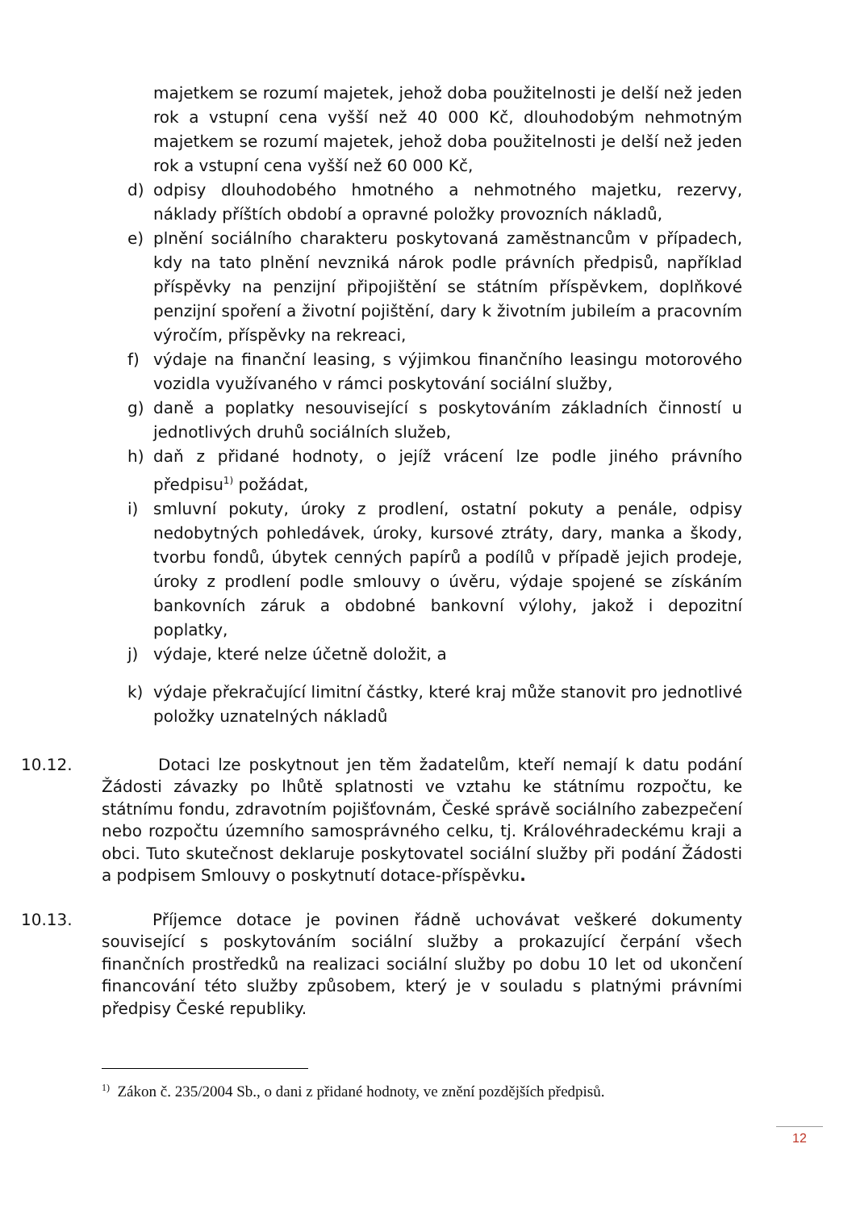majetkem se rozumí majetek, jehož doba použitelnosti je delší než jeden rok a vstupní cena vyšší než 40 000 Kč, dlouhodobým nehmotným majetkem se rozumí majetek, jehož doba použitelnosti je delší než jeden rok a vstupní cena vyšší než 60 000 Kč,
d) odpisy dlouhodobého hmotného a nehmotného majetku, rezervy, náklady příštích období a opravné položky provozních nákladů,
e) plnění sociálního charakteru poskytovaná zaměstnancům v případech, kdy na tato plnění nevzniká nárok podle právních předpisů, například příspěvky na penzijní připojištění se státním příspěvkem, doplňkové penzijní spoření a životní pojištění, dary k životním jubileím a pracovním výročím, příspěvky na rekreaci,
f) výdaje na finanční leasing, s výjimkou finančního leasingu motorového vozidla využívaného v rámci poskytování sociální služby,
g) daně a poplatky nesouvisející s poskytováním základních činností u jednotlivých druhů sociálních služeb,
h) daň z přidané hodnoty, o jejíž vrácení lze podle jiného právního předpisu<sup>1)</sup> požádat,
i) smluvní pokuty, úroky z prodlení, ostatní pokuty a penále, odpisy nedobytných pohledávek, úroky, kursové ztráty, dary, manka a škody, tvorbu fondů, úbytek cenných papírů a podílů v případě jejich prodeje, úroky z prodlení podle smlouvy o úvěru, výdaje spojené se získáním bankovních záruk a obdobné bankovní výlohy, jakož i depozitní poplatky,
j) výdaje, které nelze účetně doložit, a
k) výdaje překračující limitní částky, které kraj může stanovit pro jednotlivé položky uznatelných nákladů
10.12. Dotaci lze poskytnout jen těm žadatelům, kteří nemají k datu podání Žádosti závazky po lhůtě splatnosti ve vztahu ke státnímu rozpočtu, ke státnímu fondu, zdravotním pojišťovnám, České správě sociálního zabezpečení nebo rozpočtu územního samosprávného celku, tj. Královéhradeckému kraji a obci. Tuto skutečnost deklaruje poskytovatel sociální služby při podání Žádosti a podpisem Smlouvy o poskytnutí dotace-příspěvku.
10.13. Příjemce dotace je povinen řádně uchovávat veškeré dokumenty související s poskytováním sociální služby a prokazující čerpání všech finančních prostředků na realizaci sociální služby po dobu 10 let od ukončení financování této služby způsobem, který je v souladu s platnými právními předpisy České republiky.
<sup>1)</sup> Zákon č. 235/2004 Sb., o dani z přidané hodnoty, ve znění pozdějších předpisů.
12